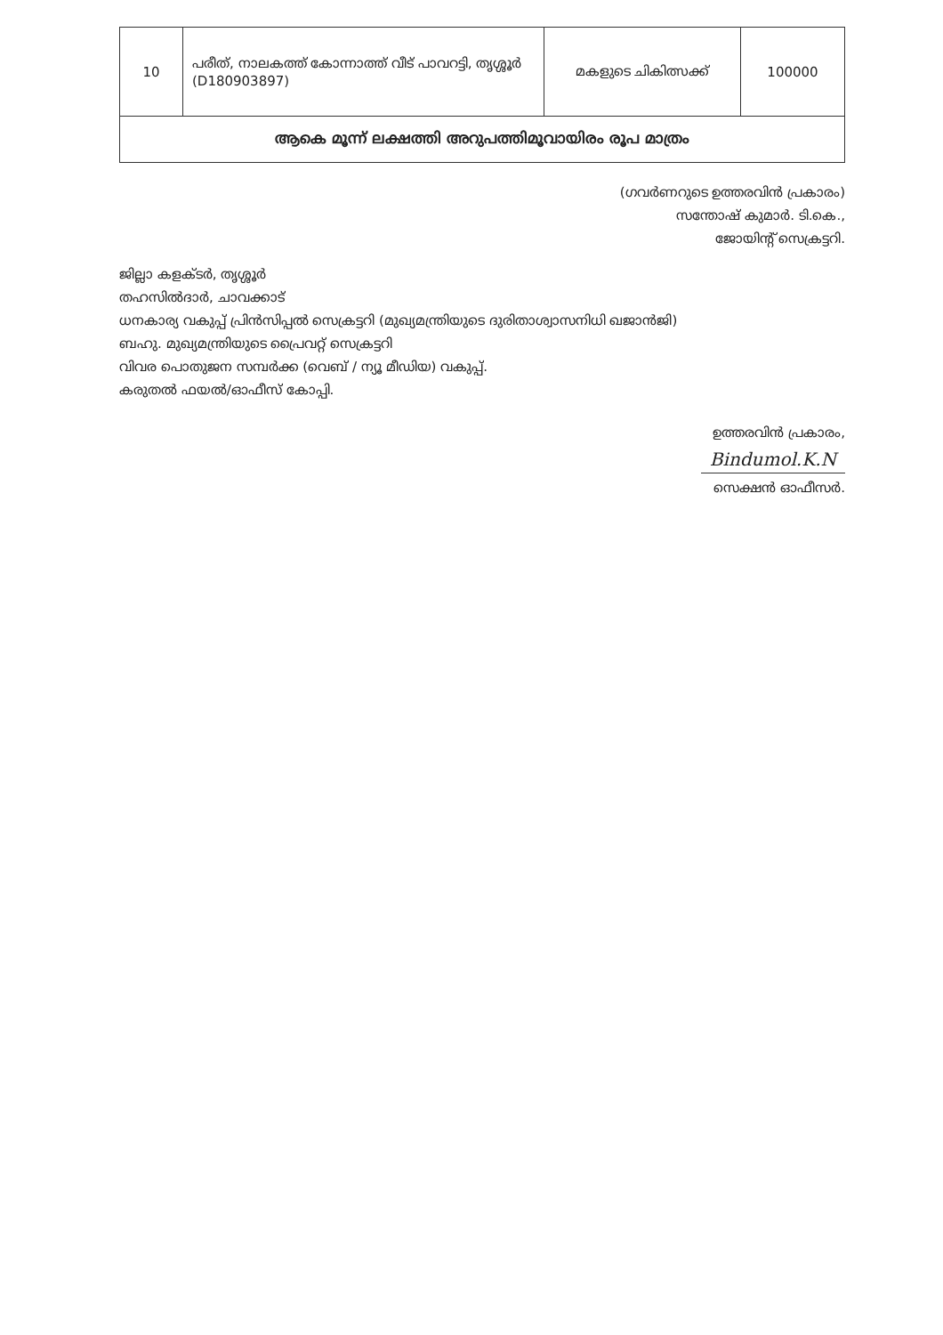| 10 | പരീത്, നാലകത്ത് കോന്നാത്ത് വീട് പാവറട്ടി, തൃശ്ശൂർ (D180903897) | മകളുടെ ചികിത്സക്ക് | 100000 |
| ആകെ മൂന്ന് ലക്ഷത്തി അറുപത്തിമൂവായിരം രൂപ മാത്രം | | | |
(ഗവർണറുടെ ഉത്തരവിൻ പ്രകാരം)
സന്തോഷ് കുമാർ. ടി.കെ.,
ജോയിന്റ് സെക്രട്ടറി.
ജില്ലാ കളക്ടർ, തൃശ്ശൂർ
തഹസിൽദാർ, ചാവക്കാട്
ധനകാര്യ വകുപ്പ് പ്രിൻസിപ്പൽ സെക്രട്ടറി (മുഖ്യമന്ത്രിയുടെ ദുരിതാശ്വാസനിധി ഖജാൻജി)
ബഹു. മുഖ്യമന്ത്രിയുടെ പ്രൈവറ്റ് സെക്രട്ടറി
വിവര പൊതുജന സമ്പർക്ക (വെബ് / ന്യൂ മീഡിയ) വകുപ്പ്.
കരുതൽ ഫയൽ/ഓഫീസ് കോപ്പി.
ഉത്തരവിൻ പ്രകാരം,
Bindumol.K.N
സെക്ഷൻ ഓഫീസർ.